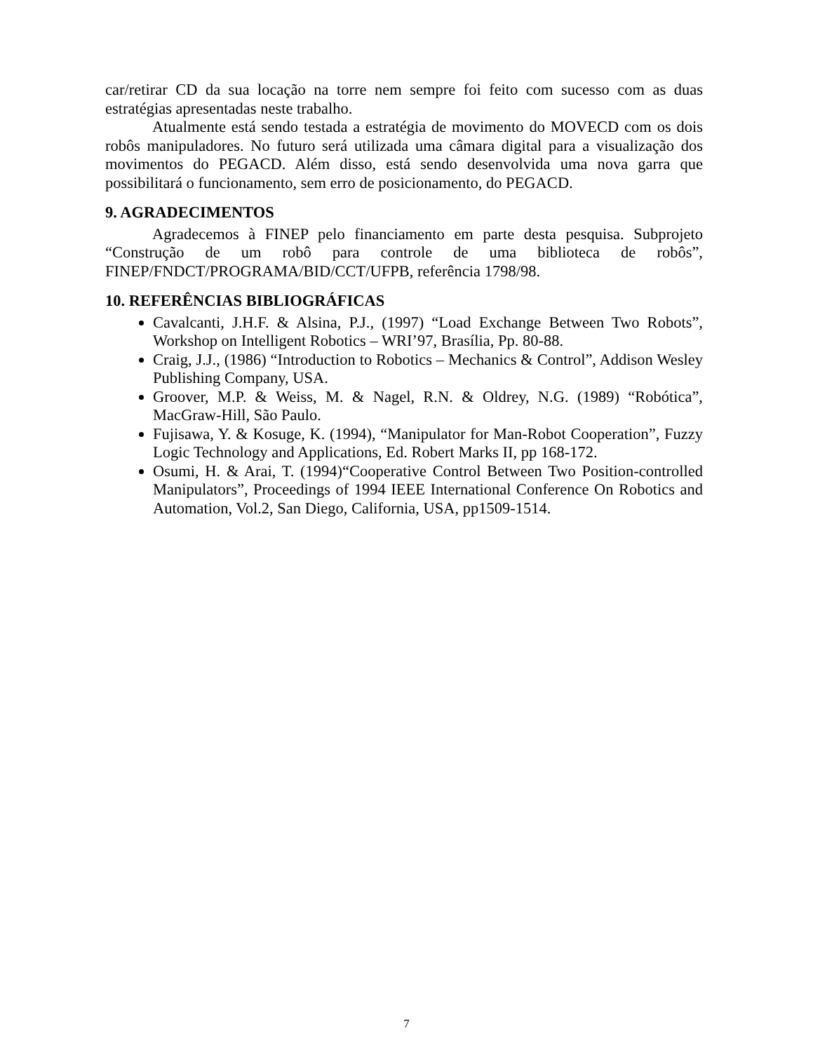car/retirar CD da sua locação na torre nem sempre foi feito com sucesso com as duas estratégias apresentadas neste trabalho.
Atualmente está sendo testada a estratégia de movimento do MOVECD com os dois robôs manipuladores. No futuro será utilizada uma câmara digital para a visualização dos movimentos do PEGACD. Além disso, está sendo desenvolvida uma nova garra que possibilitará o funcionamento, sem erro de posicionamento, do PEGACD.
9. AGRADECIMENTOS
Agradecemos à FINEP pelo financiamento em parte desta pesquisa. Subprojeto “Construção de um robô para controle de uma biblioteca de robôs”, FINEP/FNDCT/PROGRAMA/BID/CCT/UFPB, referência 1798/98.
10. REFERÊNCIAS BIBLIOGRÁFICAS
Cavalcanti, J.H.F. & Alsina, P.J., (1997) “Load Exchange Between Two Robots”, Workshop on Intelligent Robotics – WRI’97, Brasília, Pp. 80-88.
Craig, J.J., (1986) “Introduction to Robotics – Mechanics & Control”, Addison Wesley Publishing Company, USA.
Groover, M.P. & Weiss, M. & Nagel, R.N. & Oldrey, N.G. (1989) “Robótica”, MacGraw-Hill, São Paulo.
Fujisawa, Y. & Kosuge, K. (1994), “Manipulator for Man-Robot Cooperation”, Fuzzy Logic Technology and Applications, Ed. Robert Marks II, pp 168-172.
Osumi, H. & Arai, T. (1994)“Cooperative Control Between Two Position-controlled Manipulators”, Proceedings of 1994 IEEE International Conference On Robotics and Automation, Vol.2, San Diego, California, USA, pp1509-1514.
7